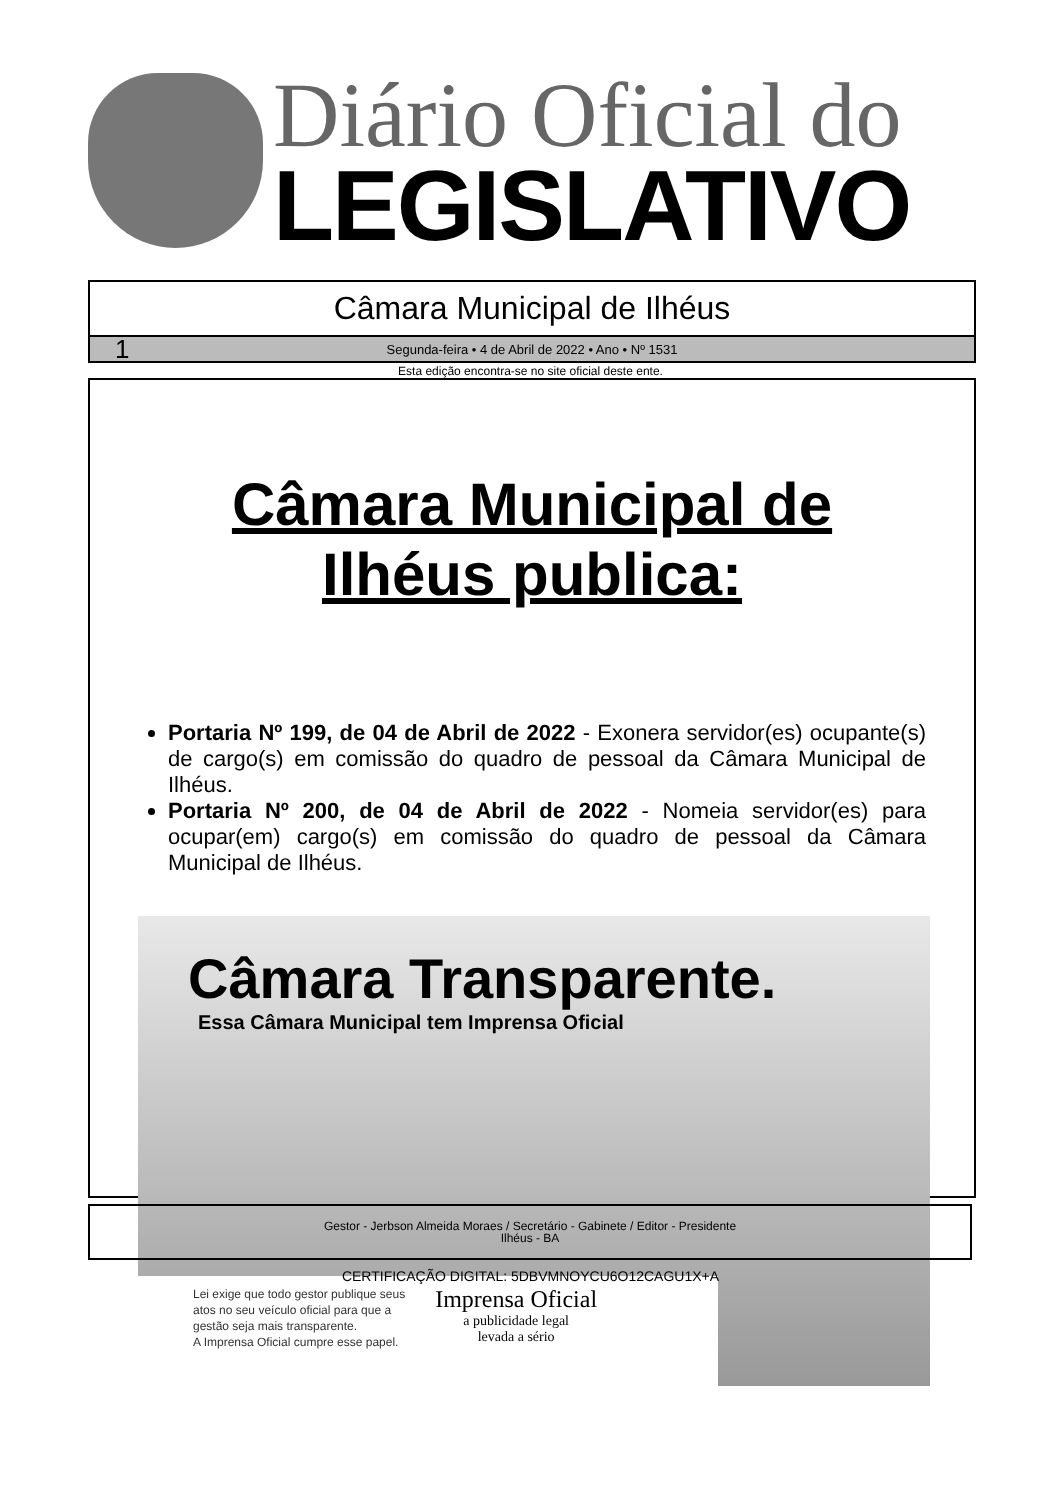Diário Oficial do
LEGISLATIVO
Câmara Municipal de Ilhéus
1 Segunda-feira • 4 de Abril de 2022 • Ano • Nº 1531
Esta edição encontra-se no site oficial deste ente.
Câmara Municipal de
Ilhéus publica:
Portaria Nº 199, de 04 de Abril de 2022 - Exonera servidor(es) ocupante(s) de cargo(s) em comissão do quadro de pessoal da Câmara Municipal de Ilhéus.
Portaria Nº 200, de 04 de Abril de 2022 - Nomeia servidor(es) para ocupar(em) cargo(s) em comissão do quadro de pessoal da Câmara Municipal de Ilhéus.
Câmara Transparente.
Essa Câmara Municipal tem Imprensa Oficial
Lei exige que todo gestor publique seus
atos no seu veículo oficial para que a
gestão seja mais transparente.
A Imprensa Oficial cumpre esse papel.
Imprensa Oficial
a publicidade legal
levada a sério
Gestor - Jerbson Almeida Moraes / Secretário - Gabinete / Editor - Presidente
Ilhéus - BA
CERTIFICAÇÃO DIGITAL: 5DBVMNOYCU6O12CAGU1X+A